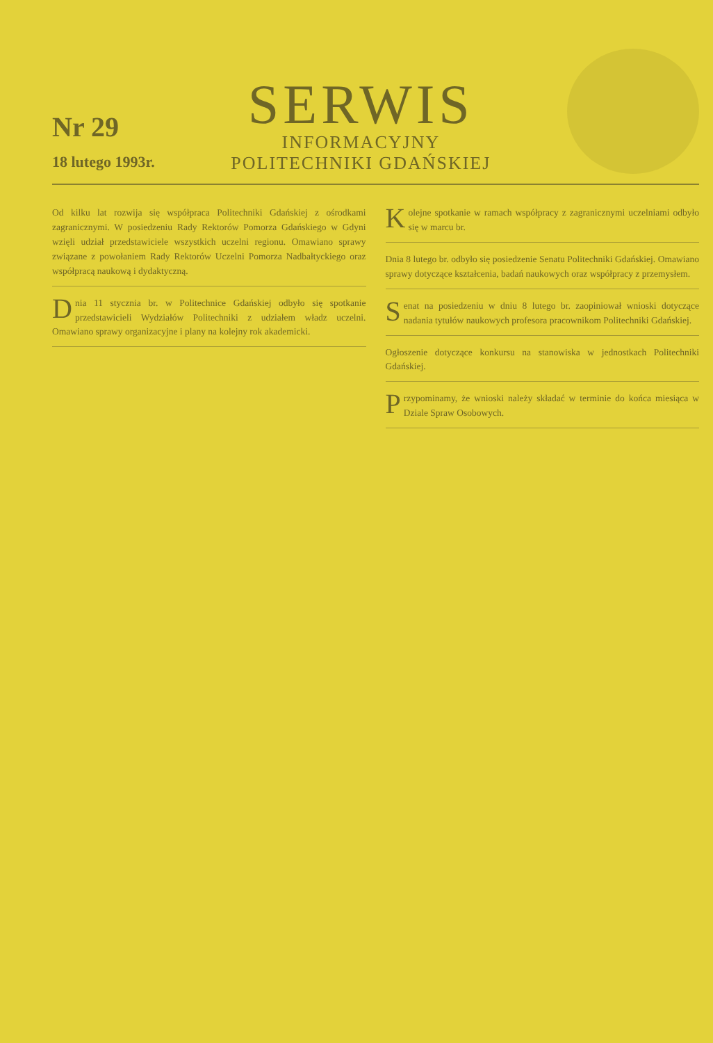Nr 29
18 lutego 1993r.
SERWIS
INFORMACYJNY
POLITECHNIKI GDAŃSKIEJ
Od kilku lat rozwija się współpraca Politechniki Gdańskiej z ośrodkami zagranicznymi. W posiedzeniu Rady Rektorów Pomorza Gdańskiego w Gdyni wzięli udział przedstawiciele wszystkich uczelni regionu. Omawiano sprawy związane z powołaniem Rady Rektorów Uczelni Pomorza Nadbałtyckiego oraz współpracą naukową i dydaktyczną.
Dnia 11 stycznia br. w Politechnice Gdańskiej odbyło się spotkanie przedstawicieli Wydziałów Politechniki z udziałem władz uczelni. Omawiano sprawy organizacyjne i plany na kolejny rok akademicki.
Kolejne spotkanie w ramach współpracy z zagranicznymi uczelniami odbyło się w marcu br.
Dnia 8 lutego br. odbyło się posiedzenie Senatu Politechniki Gdańskiej. Omawiano sprawy dotyczące kształcenia, badań naukowych oraz współpracy z przemysłem.
Senat na posiedzeniu w dniu 8 lutego br. zaopiniował wnioski dotyczące nadania tytułów naukowych profesora pracownikom Politechniki Gdańskiej.
Ogłoszenie dotyczące konkursu na stanowiska w jednostkach Politechniki Gdańskiej.
Przypominamy, że wnioski należy składać w terminie do końca miesiąca w Dziale Spraw Osobowych.